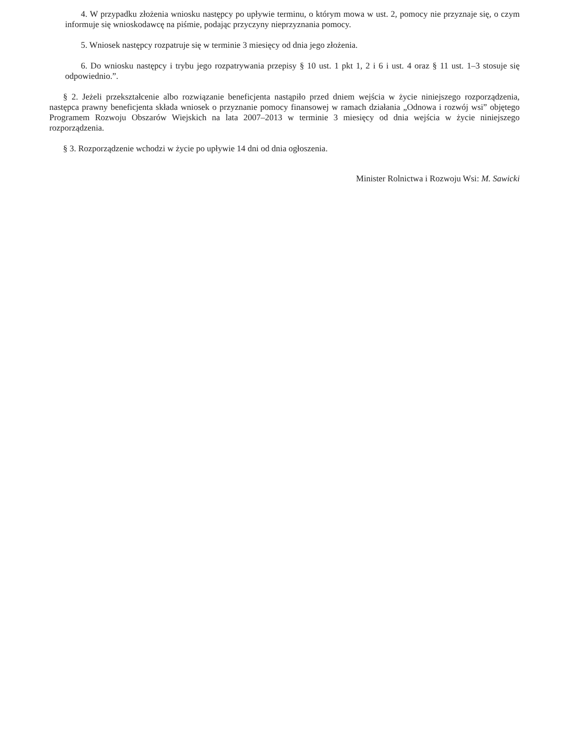4. W przypadku złożenia wniosku następcy po upływie terminu, o którym mowa w ust. 2, pomocy nie przyznaje się, o czym informuje się wnioskodawcę na piśmie, podając przyczyny nieprzyznania pomocy.
5. Wniosek następcy rozpatruje się w terminie 3 miesięcy od dnia jego złożenia.
6. Do wniosku następcy i trybu jego rozpatrywania przepisy § 10 ust. 1 pkt 1, 2 i 6 i ust. 4 oraz § 11 ust. 1–3 stosuje się odpowiednio.”.
§ 2. Jeżeli przekształcenie albo rozwiązanie beneficjenta nastąpiło przed dniem wejścia w życie niniejszego rozporządzenia, następca prawny beneficjenta składa wniosek o przyznanie pomocy finansowej w ramach działania „Odnowa i rozwój wsi” objętego Programem Rozwoju Obszarów Wiejskich na lata 2007–2013 w terminie 3 miesięcy od dnia wejścia w życie niniejszego rozporządzenia.
§ 3. Rozporządzenie wchodzi w życie po upływie 14 dni od dnia ogłoszenia.
Minister Rolnictwa i Rozwoju Wsi: M. Sawicki